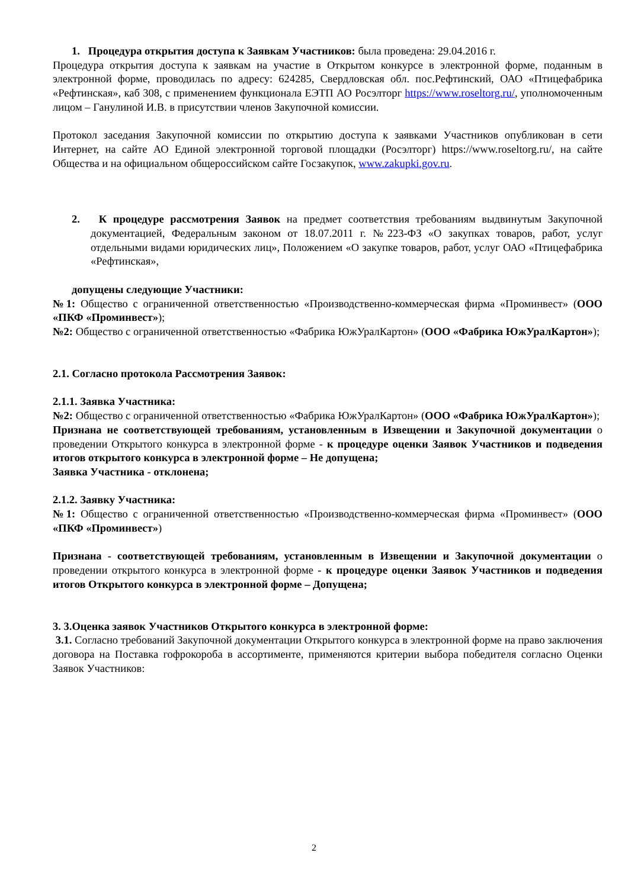1. Процедура открытия доступа к Заявкам Участников: была проведена: 29.04.2016 г.
Процедура открытия доступа к заявкам на участие в Открытом конкурсе в электронной форме, поданным в электронной форме, проводилась по адресу: 624285, Свердловская обл. пос.Рефтинский, ОАО «Птицефабрика «Рефтинская», каб 308, с применением функционала ЕЭТП АО Росэлторг https://www.roseltorg.ru/, уполномоченным лицом – Ганулиной И.В. в присутствии членов Закупочной комиссии.
Протокол заседания Закупочной комиссии по открытию доступа к заявками Участников опубликован в сети Интернет, на сайте АО Единой электронной торговой площадки (Росэлторг) https://www.roseltorg.ru/, на сайте Общества и на официальном общероссийском сайте Госзакупок, www.zakupki.gov.ru.
2. К процедуре рассмотрения Заявок на предмет соответствия требованиям выдвинутым Закупочной документацией, Федеральным законом от 18.07.2011 г. №223-ФЗ «О закупках товаров, работ, услуг отдельными видами юридических лиц», Положением «О закупке товаров, работ, услуг ОАО «Птицефабрика «Рефтинская»,
допущены следующие Участники:
№1: Общество с ограниченной ответственностью «Производственно-коммерческая фирма «Проминвест» (ООО «ПКФ «Проминвест»);
№2: Общество с ограниченной ответственностью «Фабрика ЮжУралКартон» (ООО «Фабрика ЮжУралКартон»);
2.1. Согласно протокола Рассмотрения Заявок:
2.1.1. Заявка Участника:
№2: Общество с ограниченной ответственностью «Фабрика ЮжУралКартон» (ООО «Фабрика ЮжУралКартон»);
Признана не соответствующей требованиям, установленным в Извещении и Закупочной документации о проведении Открытого конкурса в электронной форме - к процедуре оценки Заявок Участников и подведения итогов открытого конкурса в электронной форме – Не допущена;
Заявка Участника - отклонена;
2.1.2. Заявку Участника:
№1: Общество с ограниченной ответственностью «Производственно-коммерческая фирма «Проминвест» (ООО «ПКФ «Проминвест»)
Признана - соответствующей требованиям, установленным в Извещении и Закупочной документации о проведении открытого конкурса в электронной форме - к процедуре оценки Заявок Участников и подведения итогов Открытого конкурса в электронной форме – Допущена;
3. 3.Оценка заявок Участников Открытого конкурса в электронной форме:
3.1. Согласно требований Закупочной документации Открытого конкурса в электронной форме на право заключения договора на Поставка гофрокороба в ассортименте, применяются критерии выбора победителя согласно Оценки Заявок Участников:
2